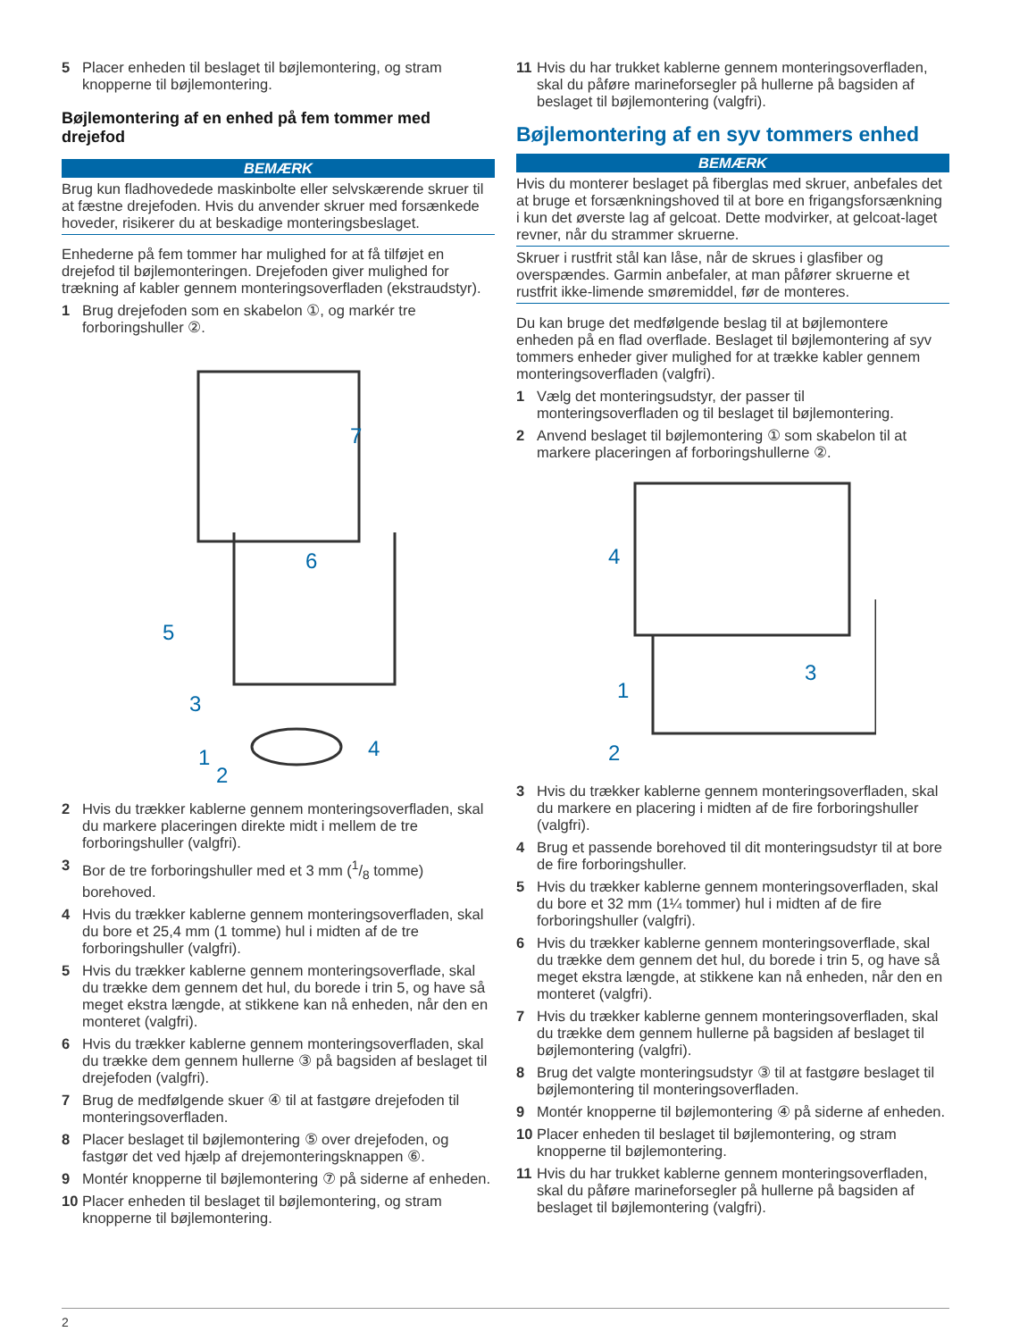5 Placer enheden til beslaget til bøjlemontering, og stram knopperne til bøjlemontering.
Bøjlemontering af en enhed på fem tommer med drejefod
BEMÆRK
Brug kun fladhovedede maskinbolte eller selvskærende skruer til at fæstne drejefoden. Hvis du anvender skruer med forsænkede hoveder, risikerer du at beskadige monteringsbeslaget.
Enhederne på fem tommer har mulighed for at få tilføjet en drejefod til bøjlemonteringen. Drejefoden giver mulighed for trækning af kabler gennem monteringsoverfladen (ekstraudstyr).
1 Brug drejefoden som en skabelon ①, og markér tre forboringshuller ②.
7
6
5
3
1
2
4
2 Hvis du trækker kablerne gennem monteringsoverfladen, skal du markere placeringen direkte midt i mellem de tre forboringshuller (valgfri).
3 Bor de tre forboringshuller med et 3 mm (1/8 tomme) borehoved.
4 Hvis du trækker kablerne gennem monteringsoverfladen, skal du bore et 25,4 mm (1 tomme) hul i midten af de tre forboringshuller (valgfri).
5 Hvis du trækker kablerne gennem monteringsoverflade, skal du trække dem gennem det hul, du borede i trin 5, og have så meget ekstra længde, at stikkene kan nå enheden, når den en monteret (valgfri).
6 Hvis du trækker kablerne gennem monteringsoverfladen, skal du trække dem gennem hullerne ③ på bagsiden af beslaget til drejefoden (valgfri).
7 Brug de medfølgende skuer ④ til at fastgøre drejefoden til monteringsoverfladen.
8 Placer beslaget til bøjlemontering ⑤ over drejefoden, og fastgør det ved hjælp af drejemonteringsknappen ⑥.
9 Montér knopperne til bøjlemontering ⑦ på siderne af enheden.
10 Placer enheden til beslaget til bøjlemontering, og stram knopperne til bøjlemontering.
11 Hvis du har trukket kablerne gennem monteringsoverfladen, skal du påføre marineforsegler på hullerne på bagsiden af beslaget til bøjlemontering (valgfri).
Bøjlemontering af en syv tommers enhed
BEMÆRK
Hvis du monterer beslaget på fiberglas med skruer, anbefales det at bruge et forsænkningshoved til at bore en frigangsforsænkning i kun det øverste lag af gelcoat. Dette modvirker, at gelcoat-laget revner, når du strammer skruerne.
Skruer i rustfrit stål kan låse, når de skrues i glasfiber og overspændes. Garmin anbefaler, at man påfører skruerne et rustfrit ikke-limende smøremiddel, før de monteres.
Du kan bruge det medfølgende beslag til at bøjlemontere enheden på en flad overflade. Beslaget til bøjlemontering af syv tommers enheder giver mulighed for at trække kabler gennem monteringsoverfladen (valgfri).
1 Vælg det monteringsudstyr, der passer til monteringsoverfladen og til beslaget til bøjlemontering.
2 Anvend beslaget til bøjlemontering ① som skabelon til at markere placeringen af forboringshullerne ②.
4
3
1
2
3 Hvis du trækker kablerne gennem monteringsoverfladen, skal du markere en placering i midten af de fire forboringshuller (valgfri).
4 Brug et passende borehoved til dit monteringsudstyr til at bore de fire forboringshuller.
5 Hvis du trækker kablerne gennem monteringsoverfladen, skal du bore et 32 mm (1¼ tommer) hul i midten af de fire forboringshuller (valgfri).
6 Hvis du trækker kablerne gennem monteringsoverflade, skal du trække dem gennem det hul, du borede i trin 5, og have så meget ekstra længde, at stikkene kan nå enheden, når den en monteret (valgfri).
7 Hvis du trækker kablerne gennem monteringsoverfladen, skal du trække dem gennem hullerne på bagsiden af beslaget til bøjlemontering (valgfri).
8 Brug det valgte monteringsudstyr ③ til at fastgøre beslaget til bøjlemontering til monteringsoverfladen.
9 Montér knopperne til bøjlemontering ④ på siderne af enheden.
10 Placer enheden til beslaget til bøjlemontering, og stram knopperne til bøjlemontering.
11 Hvis du har trukket kablerne gennem monteringsoverfladen, skal du påføre marineforsegler på hullerne på bagsiden af beslaget til bøjlemontering (valgfri).
2